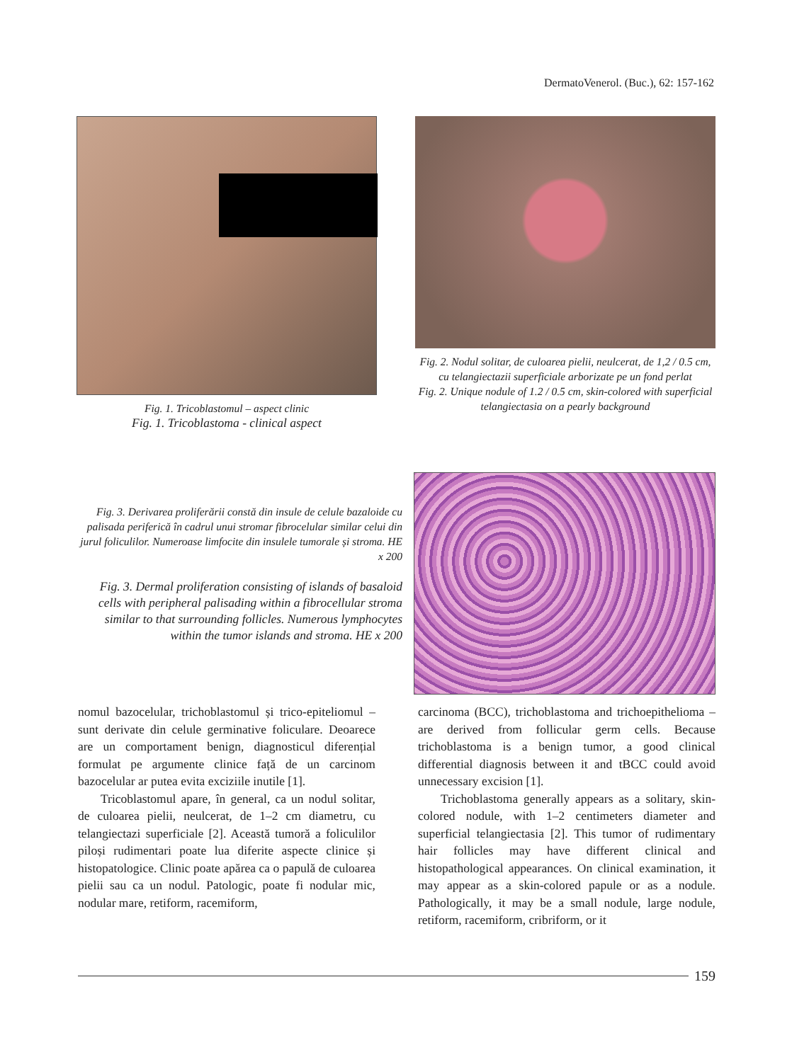DermatoVenerol. (Buc.), 62: 157-162
Fig. 1. Tricoblastomul – aspect clinic
Fig. 1. Tricoblastoma - clinical aspect
Fig. 2. Nodul solitar, de culoarea pielii, neulcerat, de 1,2 / 0.5 cm, cu telangiectazii superficiale arborizate pe un fond perlat
Fig. 2. Unique nodule of 1.2 / 0.5 cm, skin-colored with superficial telangiectasia on a pearly background
Fig. 3. Derivarea proliferării constă din insule de celule bazaloide cu palisada periferică în cadrul unui stromar fibrocelular similar celui din jurul foliculilor. Numeroase limfocite din insulele tumorale și stroma. HE x 200
Fig. 3. Dermal proliferation consisting of islands of basaloid cells with peripheral palisading within a fibrocellular stroma similar to that surrounding follicles. Numerous lymphocytes within the tumor islands and stroma. HE x 200
nomul bazocelular, trichoblastomul și trico-epiteliomul – sunt derivate din celule germinative foliculare. Deoarece are un comportament benign, diagnosticul diferențial formulat pe argumente clinice față de un carcinom bazocelular ar putea evita exciziile inutile [1].
Tricoblastomul apare, în general, ca un nodul solitar, de culoarea pielii, neulcerat, de 1–2 cm diametru, cu telangiectazi superficiale [2]. Această tumoră a foliculilor piloși rudimentari poate lua diferite aspecte clinice și histopatologice. Clinic poate apărea ca o papulă de culoarea pielii sau ca un nodul. Patologic, poate fi nodular mic, nodular mare, retiform, racemiform,
carcinoma (BCC), trichoblastoma and trichoepithelioma – are derived from follicular germ cells. Because trichoblastoma is a benign tumor, a good clinical differential diagnosis between it and tBCC could avoid unnecessary excision [1].
Trichoblastoma generally appears as a solitary, skin-colored nodule, with 1–2 centimeters diameter and superficial telangiectasia [2]. This tumor of rudimentary hair follicles may have different clinical and histopathological appearances. On clinical examination, it may appear as a skin-colored papule or as a nodule. Pathologically, it may be a small nodule, large nodule, retiform, racemiform, cribriform, or it
159